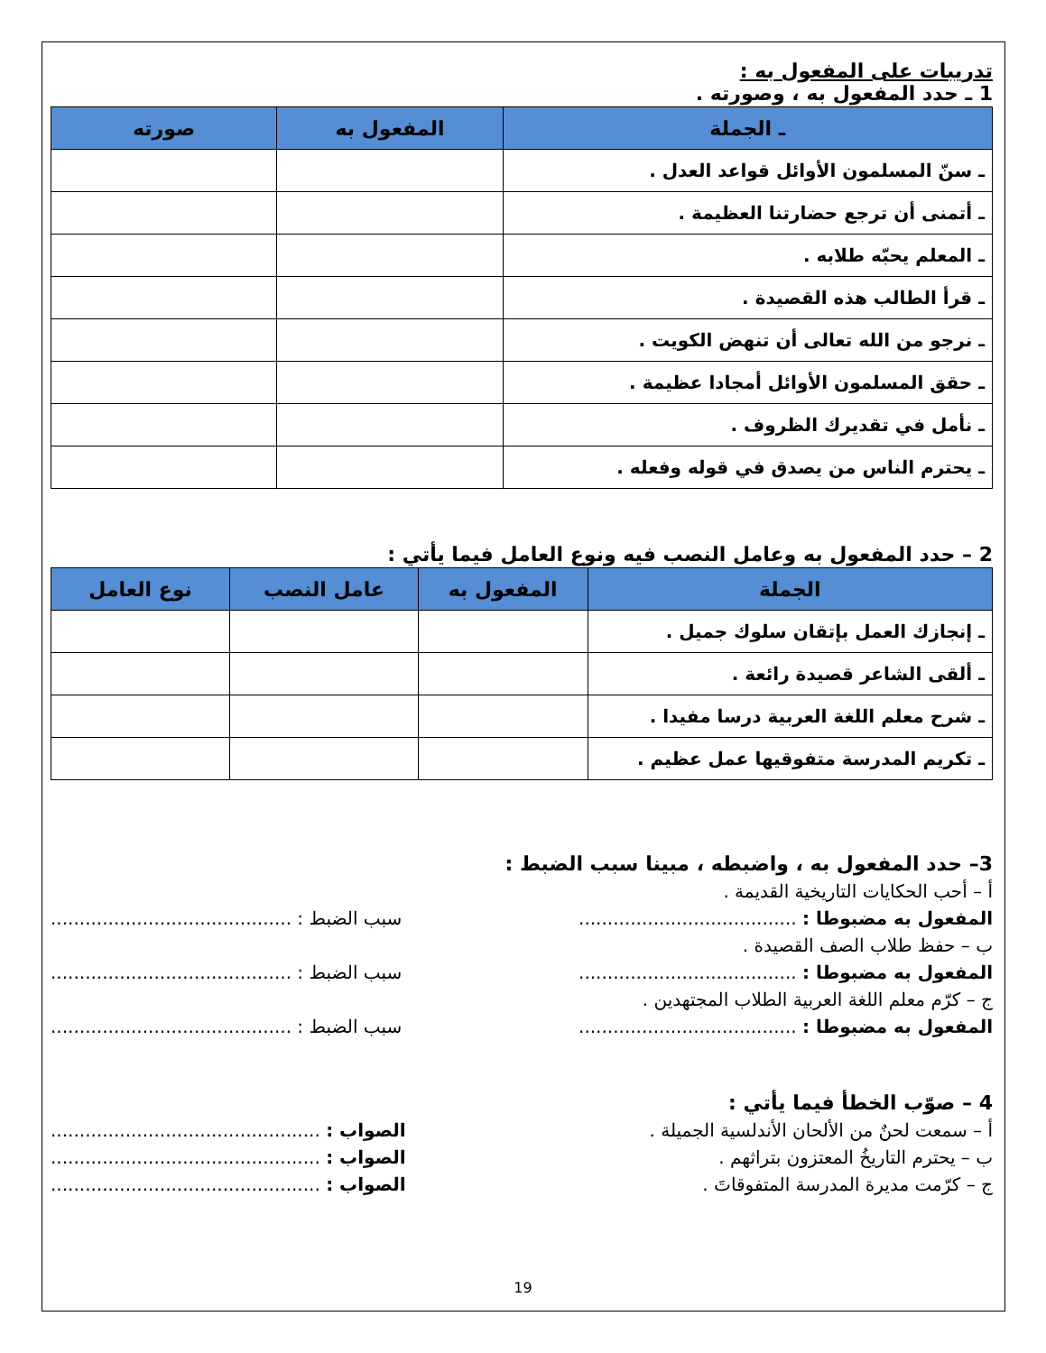تدريبات على المفعول به :
1 ـ حدد المفعول به ، وصورته .
| ـ الجملة | المفعول به | صورته |
| --- | --- | --- |
| ـ سنّ المسلمون الأوائل قواعد العدل . | | |
| ـ أتمنى أن ترجع حضارتنا العظيمة . | | |
| ـ المعلم يحبّه طلابه . | | |
| ـ قرأ الطالب هذه القصيدة . | | |
| ـ نرجو من الله تعالى أن تنهض الكويت . | | |
| ـ حقق المسلمون الأوائل أمجادا عظيمة . | | |
| ـ نأمل في تقديرك الظروف . | | |
| ـ يحترم الناس من يصدق في قوله وفعله . | | |
2 – حدد المفعول به وعامل النصب فيه ونوع العامل فيما يأتي :
| الجملة | المفعول به | عامل النصب | نوع العامل |
| --- | --- | --- | --- |
| ـ إنجازك العمل بإتقان سلوك جميل . | | | |
| ـ ألقى الشاعر قصيدة رائعة . | | | |
| ـ شرح معلم اللغة العربية درسا مفيدا . | | | |
| ـ تكريم المدرسة متفوقيها عمل عظيم . | | | |
3– حدد المفعول به ، واضبطه ، مبينا سبب الضبط :
أ – أحب الحكايات التاريخية القديمة .
المفعول به مضبوطا : ...................................... سبب الضبط : ..........................................
ب – حفظ طلاب الصف القصيدة .
المفعول به مضبوطا : ...................................... سبب الضبط : ..........................................
ج – كرّم معلم اللغة العربية الطلاب المجتهدين .
المفعول به مضبوطا : ...................................... سبب الضبط : ..........................................
4 – صوّب الخطأ فيما يأتي :
أ – سمعت لحنٌ من الألحان الأندلسية الجميلة . الصواب : ...............................................
ب – يحترم التاريخُ المعتزون بتراثهم . الصواب : ...............................................
ج – كرّمت مديرة المدرسة المتفوقاتَ . الصواب : ...............................................
19